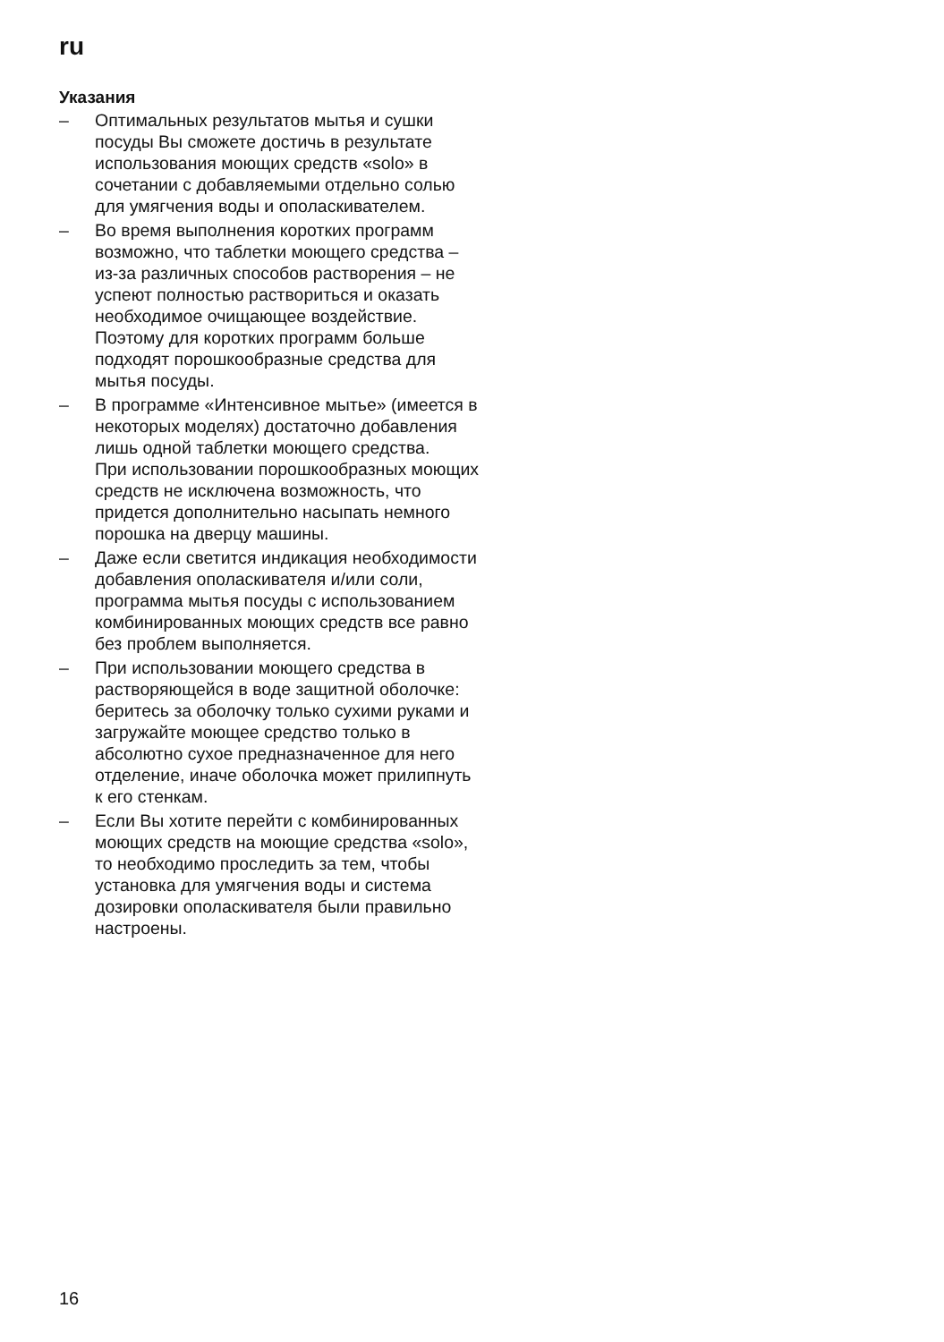ru
Указания
– Оптимальных результатов мытья и сушки посуды Вы сможете достичь в результате использования моющих средств «solo» в сочетании с добавляемыми отдельно солью для умягчения воды и ополаскивателем.
– Во время выполнения коротких программ возможно, что таблетки моющего средства – из-за различных способов растворения – не успеют полностью раствориться и оказать необходимое очищающее воздействие. Поэтому для коротких программ больше подходят порошкообразные средства для мытья посуды.
– В программе «Интенсивное мытье» (имеется в некоторых моделях) достаточно добавления лишь одной таблетки моющего средства.
При использовании порошкообразных моющих средств не исключена возможность, что придется дополнительно насыпать немного порошка на дверцу машины.
– Даже если светится индикация необходимости добавления ополаскивателя и/или соли, программа мытья посуды с использованием комбинированных моющих средств все равно без проблем выполняется.
– При использовании моющего средства в растворяющейся в воде защитной оболочке: беритесь за оболочку только сухими руками и загружайте моющее средство только в абсолютно сухое предназначенное для него отделение, иначе оболочка может прилипнуть к его стенкам.
– Если Вы хотите перейти с комбинированных моющих средств на моющие средства «solo», то необходимо проследить за тем, чтобы установка для умягчения воды и система дозировки ополаскивателя были правильно настроены.
16